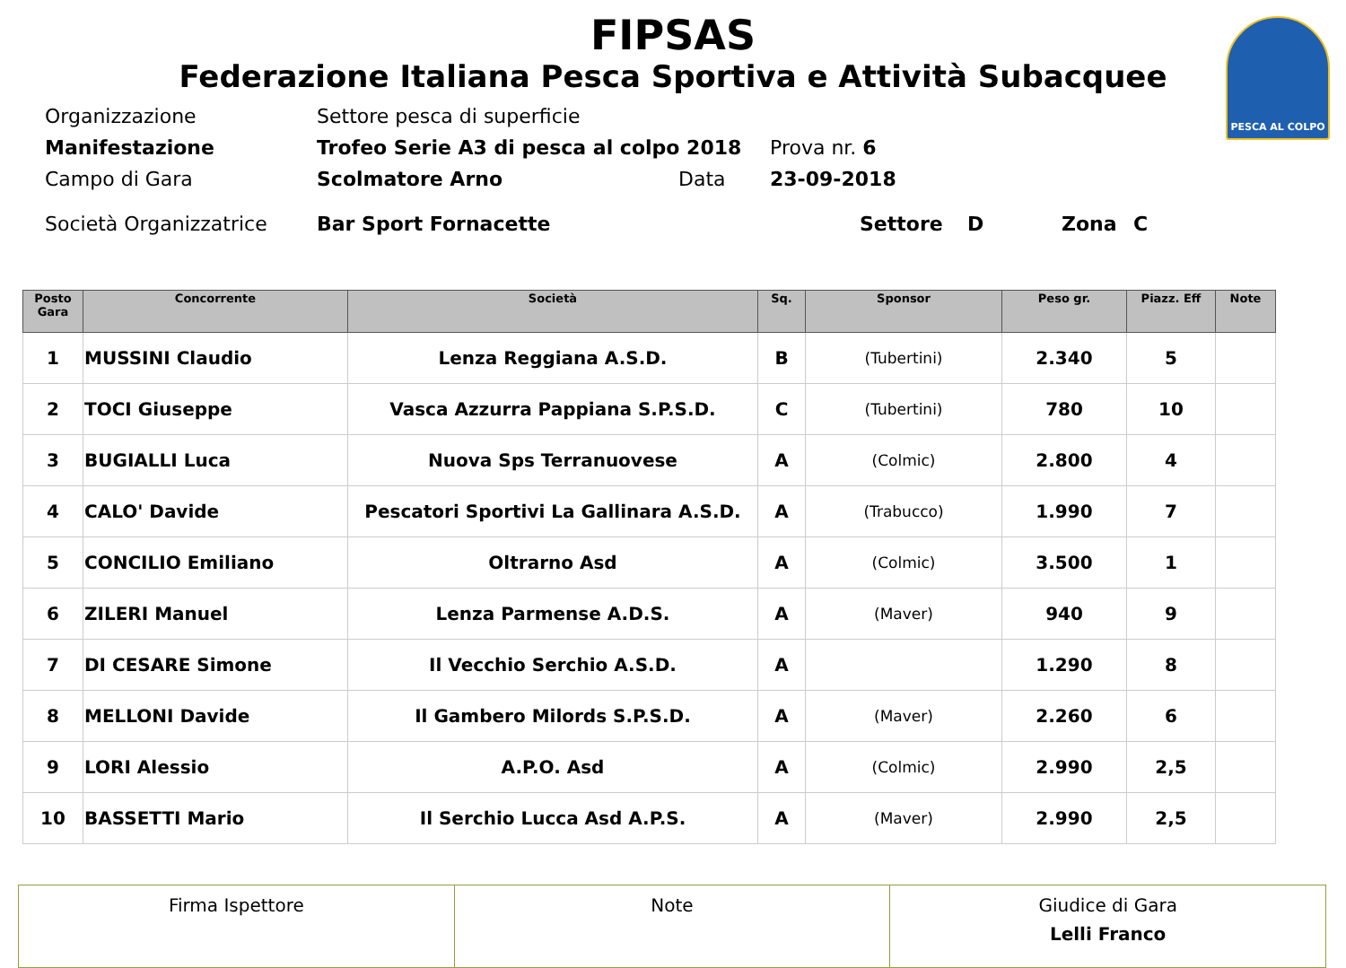PESCA AL COLPO
FIPSAS
Federazione Italiana Pesca Sportiva e Attività Subacquee
Organizzazione Settore pesca di superficie
Manifestazione Trofeo Serie A3 di pesca al colpo 2018 Prova nr. 6
Campo di Gara Scolmatore Arno Data 23-09-2018
Società Organizzatrice Bar Sport Fornacette Settore D Zona C
| Posto Gara | Concorrente | Società | Sq. | Sponsor | Peso gr. | Piazz. Eff | Note |
| --- | --- | --- | --- | --- | --- | --- | --- |
| 1 | MUSSINI Claudio | Lenza Reggiana A.S.D. | B | (Tubertini) | 2.340 | 5 | |
| 2 | TOCI Giuseppe | Vasca Azzurra Pappiana S.P.S.D. | C | (Tubertini) | 780 | 10 | |
| 3 | BUGIALLI Luca | Nuova Sps Terranuovese | A | (Colmic) | 2.800 | 4 | |
| 4 | CALO' Davide | Pescatori Sportivi La Gallinara A.S.D. | A | (Trabucco) | 1.990 | 7 | |
| 5 | CONCILIO Emiliano | Oltrarno Asd | A | (Colmic) | 3.500 | 1 | |
| 6 | ZILERI Manuel | Lenza Parmense A.D.S. | A | (Maver) | 940 | 9 | |
| 7 | DI CESARE Simone | Il Vecchio Serchio A.S.D. | A | | 1.290 | 8 | |
| 8 | MELLONI Davide | Il Gambero Milords S.P.S.D. | A | (Maver) | 2.260 | 6 | |
| 9 | LORI Alessio | A.P.O. Asd | A | (Colmic) | 2.990 | 2,5 | |
| 10 | BASSETTI Mario | Il Serchio Lucca Asd A.P.S. | A | (Maver) | 2.990 | 2,5 | |
| Firma Ispettore | Note | Giudice di Gara Lelli Franco |